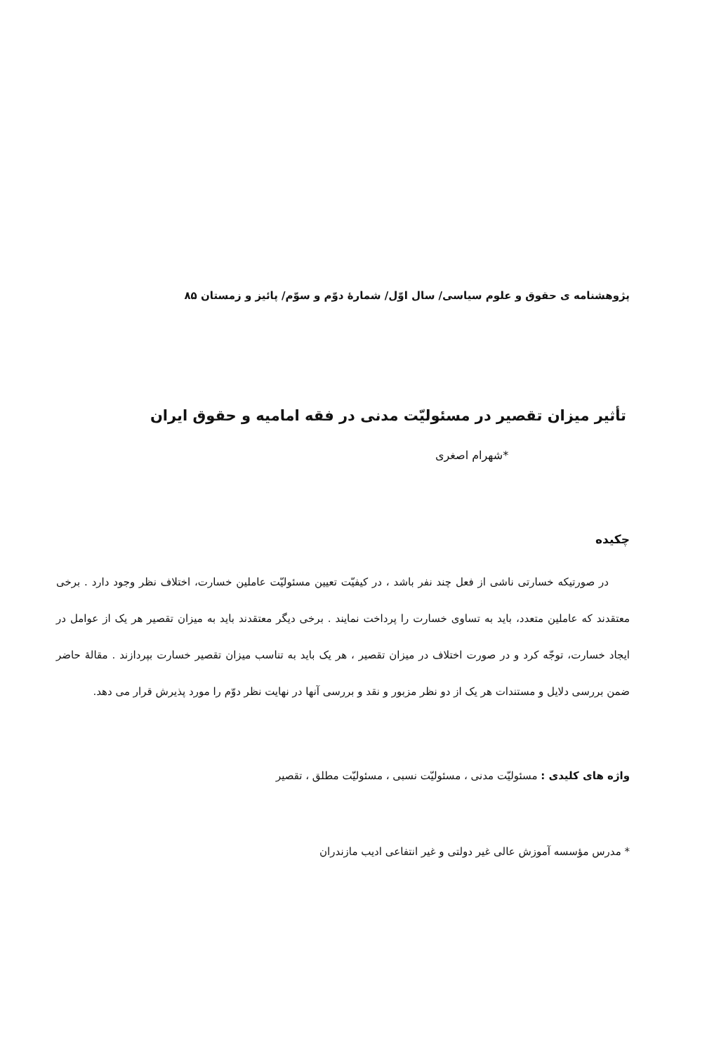پژوهشنامه ی حقوق و علوم سیاسی/ سال اوّل/ شمارهٔ دوّم و سوّم/ پائیز و زمستان ۸۵
تأثیر میزان تقصیر در مسئولیّت مدنی در فقه امامیه و حقوق ایران
*شهرام اصغری
چکیده
در صورتیکه خسارتی ناشی از فعل چند نفر باشد ، در کیفیّت تعیین مسئولیّت عاملین خسارت، اختلاف نظر وجود دارد . برخی معتقدند که عاملین متعدد، باید به تساوی خسارت را پرداخت نمایند . برخی دیگر معتقدند باید به میزان تقصیر هر یک از عوامل در ایجاد خسارت، توجّه کرد و در صورت اختلاف در میزان تقصیر ، هر یک باید به تناسب میزان تقصیر خسارت بپردازند . مقالهٔ حاضر ضمن بررسی دلایل و مستندات هر یک از دو نظر مزبور و نقد و بررسی آنها در نهایت نظر دوّم را مورد پذیرش قرار می دهد.
واژه های کلیدی : مسئولیّت مدنی ، مسئولیّت نسبی ، مسئولیّت مطلق ، تقصیر
* مدرس مؤسسه آموزش عالی غیر دولتی و غیر انتفاعی ادیب مازندران